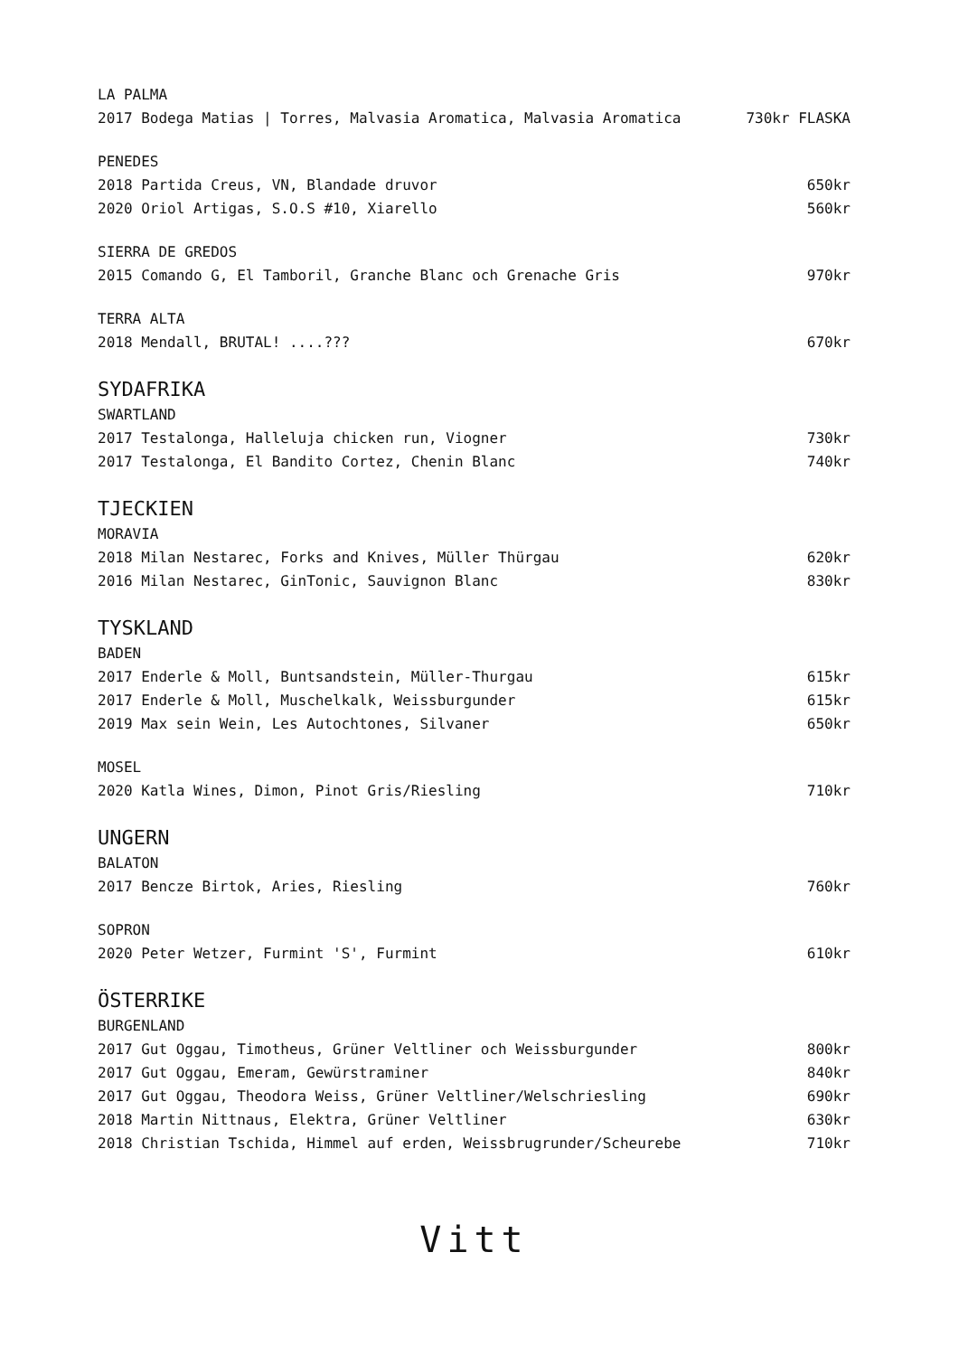LA PALMA
2017 Bodega Matias | Torres, Malvasia Aromatica, Malvasia Aromatica 730kr FLASKA
PENEDES
2018 Partida Creus, VN, Blandade druvor 650kr
2020 Oriol Artigas, S.O.S #10, Xiarello 560kr
SIERRA DE GREDOS
2015 Comando G, El Tamboril, Granche Blanc och Grenache Gris 970kr
TERRA ALTA
2018 Mendall, BRUTAL! ....??? 670kr
SYDAFRIKA
SWARTLAND
2017 Testalonga, Halleluja chicken run, Viogner 730kr
2017 Testalonga, El Bandito Cortez, Chenin Blanc 740kr
TJECKIEN
MORAVIA
2018 Milan Nestarec, Forks and Knives, Müller Thürgau 620kr
2016 Milan Nestarec, GinTonic, Sauvignon Blanc 830kr
TYSKLAND
BADEN
2017 Enderle & Moll, Buntsandstein, Müller-Thurgau 615kr
2017 Enderle & Moll, Muschelkalk, Weissburgunder 615kr
2019 Max sein Wein, Les Autochtones, Silvaner 650kr
MOSEL
2020 Katla Wines, Dimon, Pinot Gris/Riesling 710kr
UNGERN
BALATON
2017 Bencze Birtok, Aries, Riesling 760kr
SOPRON
2020 Peter Wetzer, Furmint 'S', Furmint 610kr
ÖSTERRIKE
BURGENLAND
2017 Gut Oggau, Timotheus, Grüner Veltliner och Weissburgunder 800kr
2017 Gut Oggau, Emeram, Gewürstraminer 840kr
2017 Gut Oggau, Theodora Weiss, Grüner Veltliner/Welschriesling 690kr
2018 Martin Nittnaus, Elektra, Grüner Veltliner 630kr
2018 Christian Tschida, Himmel auf erden, Weissbrugrunder/Scheurebe 710kr
Vitt